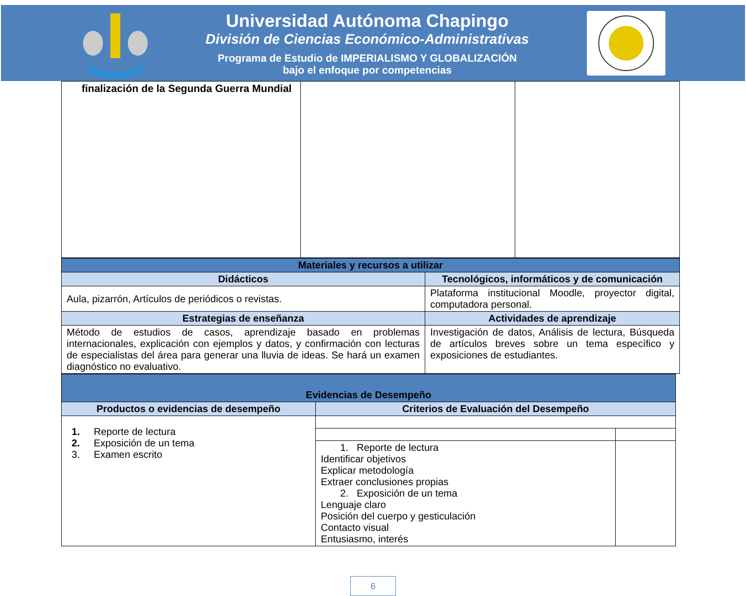Universidad Autónoma Chapingo
División de Ciencias Económico-Administrativas
Programa de Estudio de IMPERIALISMO Y GLOBALIZACIÓN
bajo el enfoque por competencias
| finalización de la Segunda Guerra Mundial | | |
| Materiales y recursos a utilizar | |
| Didácticos | Tecnológicos, informáticos y de comunicación |
| Aula, pizarrón, Artículos de periódicos o revistas. | Plataforma institucional Moodle, proyector digital, computadora personal. |
| Estrategias de enseñanza | Actividades de aprendizaje |
| Método de estudios de casos, aprendizaje basado en problemas internacionales, explicación con ejemplos y datos, y confirmación con lecturas de especialistas del área para generar una lluvia de ideas. Se hará un examen diagnóstico no evaluativo. | Investigación de datos, Análisis de lectura, Búsqueda de artículos breves sobre un tema específico y exposiciones de estudiantes. |
| Evidencias de Desempeño | | |
| Productos o evidencias de desempeño | Criterios de Evaluación del Desempeño | |
| 1. Reporte de lectura 2. Exposición de un tema 3. Examen escrito | | |
| | 1. Reporte de lectura Identificar objetivos Explicar metodología Extraer conclusiones propias 2. Exposición de un tema Lenguaje claro Posición del cuerpo y gesticulación Contacto visual Entusiasmo, interés | |
6